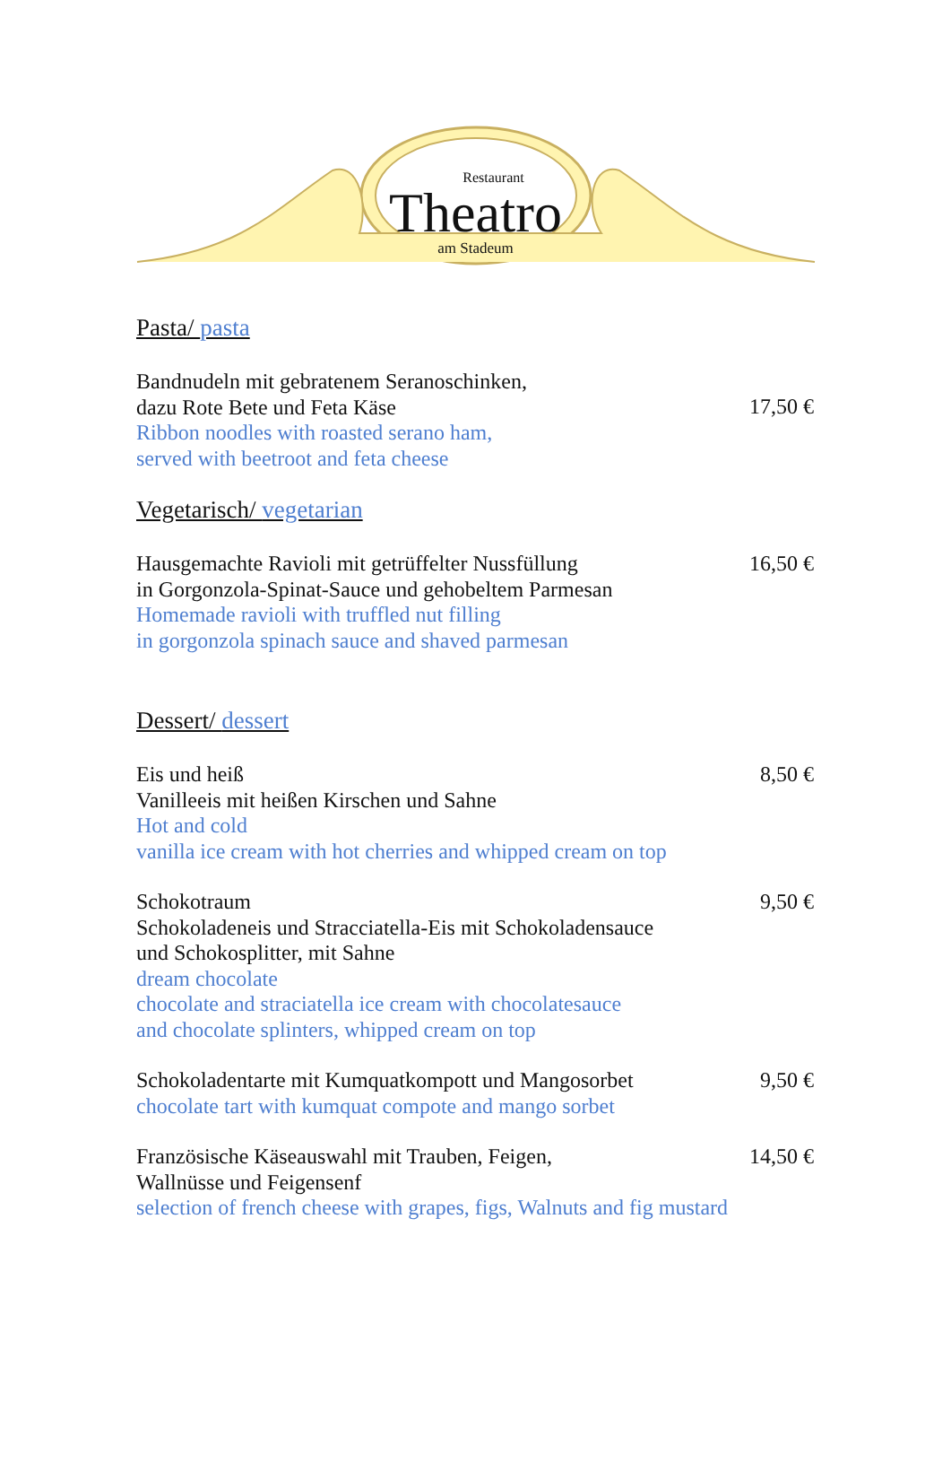Restaurant
Theatro
am Stadeum
Pasta/ pasta
Bandnudeln mit gebratenem Seranoschinken,
dazu Rote Bete und Feta Käse
Ribbon noodles with roasted serano ham,
served with beetroot and feta cheese
17,50 €
Vegetarisch/ vegetarian
Hausgemachte Ravioli mit getrüffelter Nussfüllung
in Gorgonzola-Spinat-Sauce und gehobeltem Parmesan
Homemade ravioli with truffled nut filling
in gorgonzola spinach sauce and shaved parmesan
16,50 €
Dessert/ dessert
Eis und heiß
Vanilleeis mit heißen Kirschen und Sahne
Hot and cold
vanilla ice cream with hot cherries and whipped cream on top
8,50 €
Schokotraum
Schokoladeneis und Stracciatella-Eis mit Schokoladensauce
und Schokosplitter, mit Sahne
dream chocolate
chocolate and straciatella ice cream with chocolatesauce
and chocolate splinters, whipped cream on top
9,50 €
Schokoladentarte mit Kumquatkompott und Mangosorbet
chocolate tart with kumquat compote and mango sorbet
9,50 €
Französische Käseauswahl mit Trauben, Feigen,
Wallnüsse und Feigensenf
selection of french cheese with grapes, figs, Walnuts and fig mustard
14,50 €